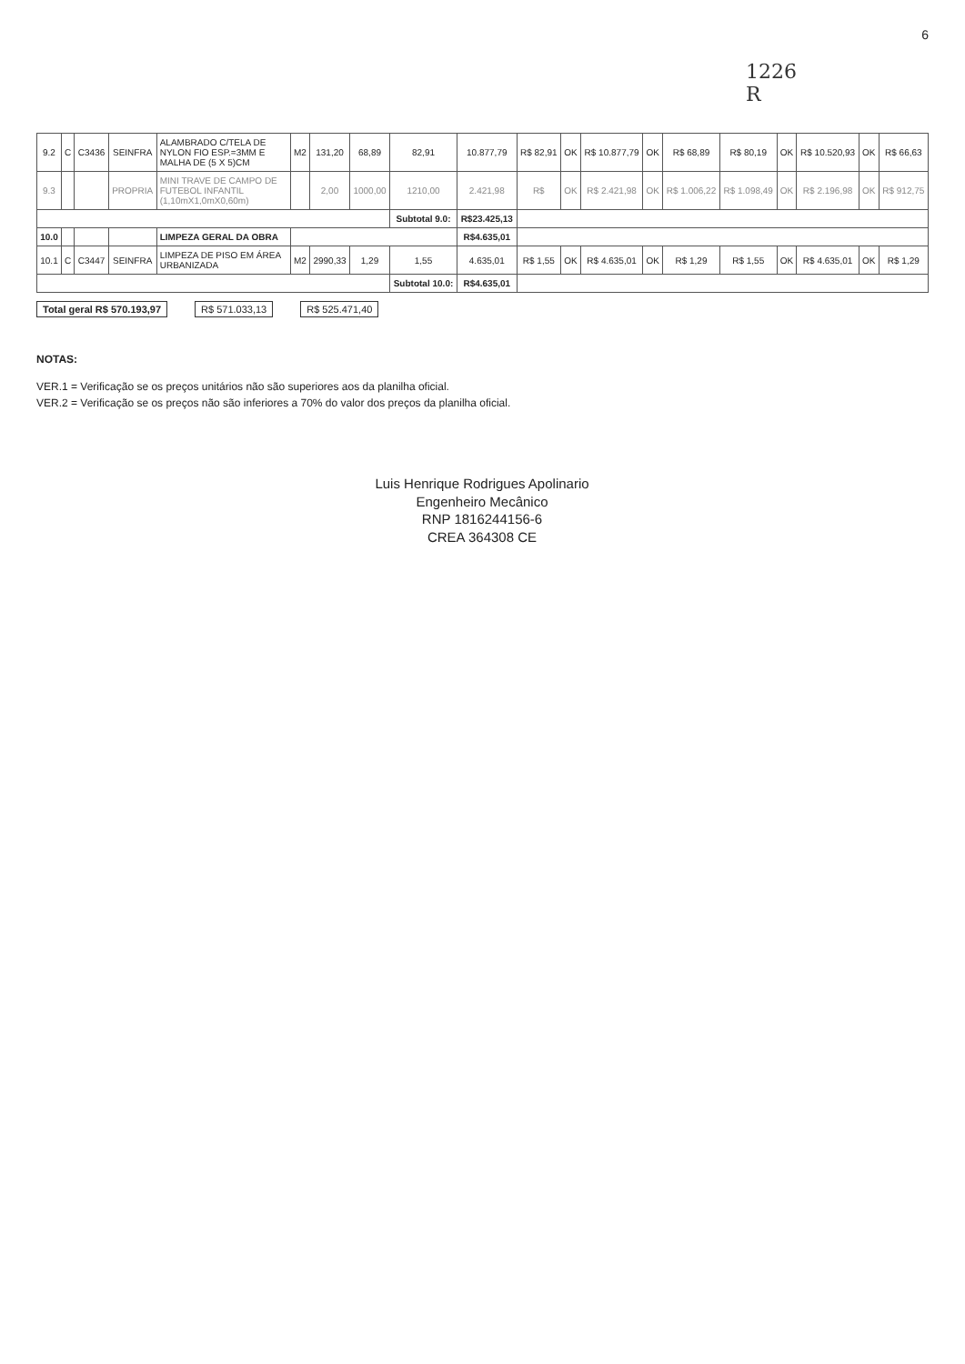6
1226
R
| 9.2 | C | C3436 | SEINFRA | ALAMBRADO C/TELA DE NYLON FIO ESP.=3MM E MALHA DE (5 X 5)CM | M2 | 131,20 | 68,89 | 82,91 | 10.877,79 | R$ 82,91 | OK | R$ 10.877,79 | OK | R$ 68,89 | R$ 80,19 | OK | R$ 10.520,93 | OK | R$ 66,63 |
| 9.3 | | | PROPRIA | MINI TRAVE DE CAMPO DE FUTEBOL INFANTIL (1,10mX1,0mX0,60m) | | 2,00 | 1000,00 | 1210,00 | 2.421,98 | R$ | OK | R$ 2.421,98 | OK | R$ 1.006,22 | R$ 1.098,49 | OK | R$ 2.196,98 | OK | R$ 912,75 |
| | | | | | | | | Subtotal 9.0: | R$23.425,13 | | | | | | | | | | |
| 10.0 | | | | LIMPEZA GERAL DA OBRA | | | | | R$4.635,01 | | | | | | | | | | |
| 10.1 | C | C3447 | SEINFRA | LIMPEZA DE PISO EM ÁREA URBANIZADA | M2 | 2990,33 | 1,29 | 1,55 | 4.635,01 | R$ 1,55 | OK | R$ 4.635,01 | OK | R$ 1,29 | R$ 1,55 | OK | R$ 4.635,01 | OK | R$ 1,29 |
| | | | | | | | | Subtotal 10.0: | R$4.635,01 | | | | | | | | | | |
Total geral R$ 570.193,97 R$ 571.033,13 R$ 525.471,40
NOTAS:
VER.1 = Verificação se os preços unitários não são superiores aos da planilha oficial.
VER.2 = Verificação se os preços não são inferiores a 70% do valor dos preços da planilha oficial.
Luis Henrique Rodrigues Apolinario
Engenheiro Mecânico
RNP 1816244156-6
CREA 364308 CE